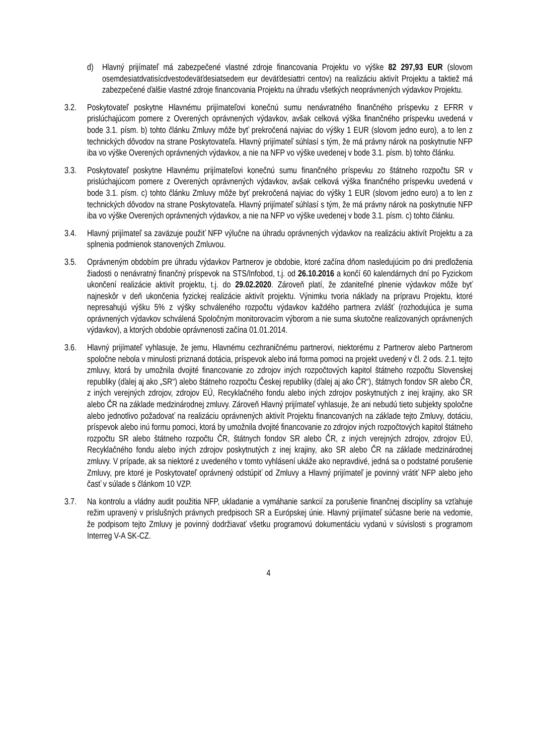d) Hlavný prijímateľ má zabezpečené vlastné zdroje financovania Projektu vo výške 82 297,93 EUR (slovom osemdesiatdvatisícdvestodeväťdesiatsedem eur deväťdesiattri centov) na realizáciu aktivít Projektu a taktiež má zabezpečené ďalšie vlastné zdroje financovania Projektu na úhradu všetkých neoprávnených výdavkov Projektu.
3.2. Poskytovateľ poskytne Hlavnému prijímateľovi konečnú sumu nenávratného finančného príspevku z EFRR v prislúchajúcom pomere z Overených oprávnených výdavkov, avšak celková výška finančného príspevku uvedená v bode 3.1. písm. b) tohto článku Zmluvy môže byť prekročená najviac do výšky 1 EUR (slovom jedno euro), a to len z technických dôvodov na strane Poskytovateľa. Hlavný prijímateľ súhlasí s tým, že má právny nárok na poskytnutie NFP iba vo výške Overených oprávnených výdavkov, a nie na NFP vo výške uvedenej v bode 3.1. písm. b) tohto článku.
3.3. Poskytovateľ poskytne Hlavnému prijímateľovi konečnú sumu finančného príspevku zo štátneho rozpočtu SR v prislúchajúcom pomere z Overených oprávnených výdavkov, avšak celková výška finančného príspevku uvedená v bode 3.1. písm. c) tohto článku Zmluvy môže byť prekročená najviac do výšky 1 EUR (slovom jedno euro) a to len z technických dôvodov na strane Poskytovateľa. Hlavný prijímateľ súhlasí s tým, že má právny nárok na poskytnutie NFP iba vo výške Overených oprávnených výdavkov, a nie na NFP vo výške uvedenej v bode 3.1. písm. c) tohto článku.
3.4. Hlavný prijímateľ sa zaväzuje použiť NFP výlučne na úhradu oprávnených výdavkov na realizáciu aktivít Projektu a za splnenia podmienok stanovených Zmluvou.
3.5. Oprávneným obdobím pre úhradu výdavkov Partnerov je obdobie, ktoré začína dňom nasledujúcim po dni predloženia žiadosti o nenávratný finančný príspevok na STS/Infobod, t.j. od 26.10.2016 a končí 60 kalendárnych dní po Fyzickom ukončení realizácie aktivít projektu, t.j. do 29.02.2020. Zároveň platí, že zdaniteľné plnenie výdavkov môže byť najneskôr v deň ukončenia fyzickej realizácie aktivít projektu. Výnimku tvoria náklady na prípravu Projektu, ktoré nepresahujú výšku 5% z výšky schváleného rozpočtu výdavkov každého partnera zvlášť (rozhodujúca je suma oprávnených výdavkov schválená Spoločným monitorovacím výborom a nie suma skutočne realizovaných oprávnených výdavkov), a ktorých obdobie oprávnenosti začína 01.01.2014.
3.6. Hlavný prijímateľ vyhlasuje, že jemu, Hlavnému cezhraničnému partnerovi, niektorému z Partnerov alebo Partnerom spoločne nebola v minulosti priznaná dotácia, príspevok alebo iná forma pomoci na projekt uvedený v čl. 2 ods. 2.1. tejto zmluvy, ktorá by umožnila dvojité financovanie zo zdrojov iných rozpočtových kapitol štátneho rozpočtu Slovenskej republiky (ďalej aj ako „SR“) alebo štátneho rozpočtu Českej republiky (ďalej aj ako ČR“), štátnych fondov SR alebo ČR, z iných verejných zdrojov, zdrojov EÚ, Recyklačného fondu alebo iných zdrojov poskytnutých z inej krajiny, ako SR alebo ČR na základe medzinárodnej zmluvy. Zároveň Hlavný prijímateľ vyhlasuje, že ani nebudú tieto subjekty spoločne alebo jednotlivo požadovať na realizáciu oprávnených aktivít Projektu financovaných na základe tejto Zmluvy, dotáciu, príspevok alebo inú formu pomoci, ktorá by umožnila dvojité financovanie zo zdrojov iných rozpočtových kapitol štátneho rozpočtu SR alebo štátneho rozpočtu ČR, štátnych fondov SR alebo ČR, z iných verejných zdrojov, zdrojov EÚ, Recyklačného fondu alebo iných zdrojov poskytnutých z inej krajiny, ako SR alebo ČR na základe medzinárodnej zmluvy. V prípade, ak sa niektoré z uvedeného v tomto vyhlásení ukáže ako nepravdivé, jedná sa o podstatné porušenie Zmluvy, pre ktoré je Poskytovateľ oprávnený odstúpiť od Zmluvy a Hlavný prijímateľ je povinný vrátiť NFP alebo jeho časť v súlade s článkom 10 VZP.
3.7. Na kontrolu a vládny audit použitia NFP, ukladanie a vymáhanie sankcií za porušenie finančnej disciplíny sa vzťahuje režim upravený v príslušných právnych predpisoch SR a Európskej únie. Hlavný prijímateľ súčasne berie na vedomie, že podpisom tejto Zmluvy je povinný dodržiavať všetku programovú dokumentáciu vydanú v súvislosti s programom Interreg V-A SK-CZ.
4